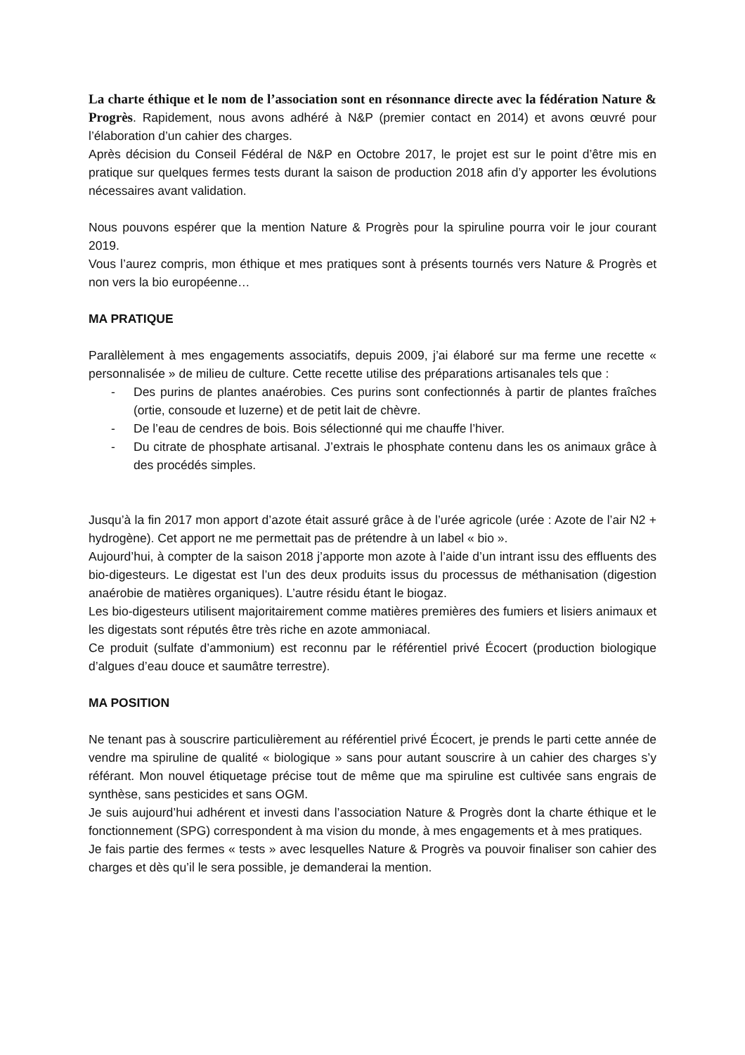La charte éthique et le nom de l’association sont en résonnance directe avec la fédération Nature & Progrès. Rapidement, nous avons adhéré à N&P (premier contact en 2014) et avons œuvré pour l’élaboration d’un cahier des charges.
Après décision du Conseil Fédéral de N&P en Octobre 2017, le projet est sur le point d’être mis en pratique sur quelques fermes tests durant la saison de production 2018 afin d’y apporter les évolutions nécessaires avant validation.
Nous pouvons espérer que la mention Nature & Progrès pour la spiruline pourra voir le jour courant 2019.
Vous l’aurez compris, mon éthique et mes pratiques sont à présents tournés vers Nature & Progrès et non vers la bio européenne…
MA PRATIQUE
Parallèlement à mes engagements associatifs, depuis 2009, j’ai élaboré sur ma ferme une recette « personnalisée » de milieu de culture. Cette recette utilise des préparations artisanales tels que :
- Des purins de plantes anaérobies. Ces purins sont confectionnés à partir de plantes fraîches (ortie, consoude et luzerne) et de petit lait de chèvre.
- De l’eau de cendres de bois. Bois sélectionné qui me chauffe l’hiver.
- Du citrate de phosphate artisanal. J’extrais le phosphate contenu dans les os animaux grâce à des procédés simples.
Jusqu’à la fin 2017 mon apport d’azote était assuré grâce à de l’urée agricole (urée : Azote de l’air N2 + hydrogène). Cet apport ne me permettait pas de prétendre à un label « bio ».
Aujourd’hui, à compter de la saison 2018 j’apporte mon azote à l’aide d’un intrant issu des effluents des bio-digesteurs. Le digestat est l’un des deux produits issus du processus de méthanisation (digestion anaérobie de matières organiques). L’autre résidu étant le biogaz.
Les bio-digesteurs utilisent majoritairement comme matières premières des fumiers et lisiers animaux et les digestats sont réputés être très riche en azote ammoniacal.
Ce produit (sulfate d’ammonium) est reconnu par le référentiel privé Écocert (production biologique d’algues d’eau douce et saumâtre terrestre).
MA POSITION
Ne tenant pas à souscrire particulièrement au référentiel privé Écocert, je prends le parti cette année de vendre ma spiruline de qualité « biologique » sans pour autant souscrire à un cahier des charges s’y référant. Mon nouvel étiquetage précise tout de même que ma spiruline est cultivée sans engrais de synthèse, sans pesticides et sans OGM.
Je suis aujourd’hui adhérent et investi dans l’association Nature & Progrès dont la charte éthique et le fonctionnement (SPG) correspondent à ma vision du monde, à mes engagements et à mes pratiques.
Je fais partie des fermes « tests » avec lesquelles Nature & Progrès va pouvoir finaliser son cahier des charges et dès qu’il le sera possible, je demanderai la mention.